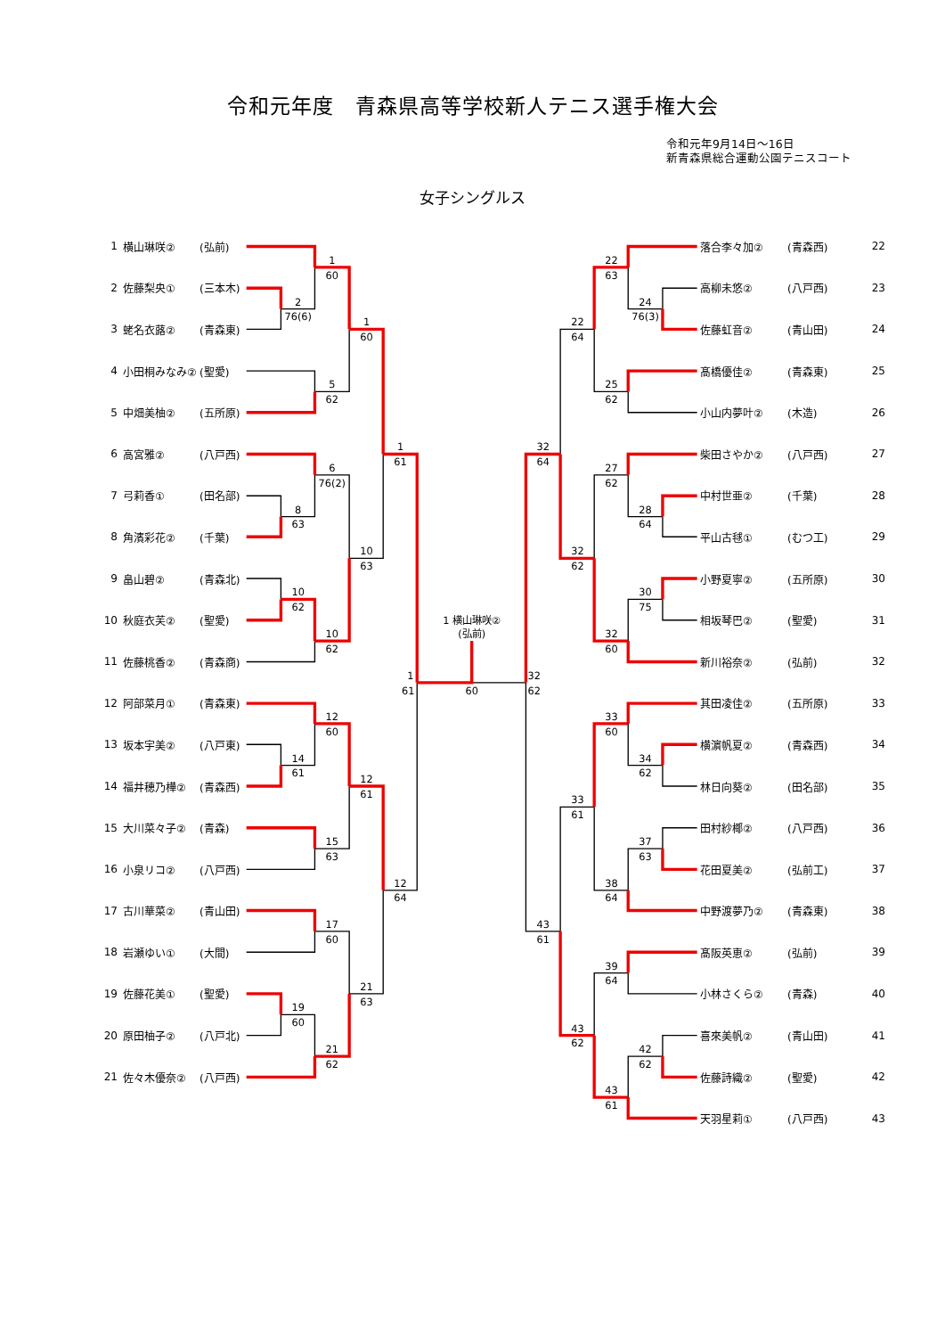令和元年度　青森県高等学校新人テニス選手権大会
令和元年9月14日～16日
新青森県総合運動公園テニスコート
女子シングルス
1 横山琳咲② (弘前)
2 佐藤梨央① (三本木)
3 蛯名衣蕗② (青森東)
4 小田桐みなみ② (聖愛)
5 中畑美柚② (五所原)
6 高宮雅② (八戸西)
7 弓莉香① (田名部)
8 角濱彩花② (千葉)
9 畠山碧② (青森北)
10 秋庭衣芙② (聖愛)
11 佐藤桃香② (青森商)
12 阿部菜月① (青森東)
13 坂本宇美② (八戸東)
14 福井穂乃樺② (青森西)
15 大川菜々子② (青森)
16 小泉リコ② (八戸西)
17 古川華菜② (青山田)
18 岩瀬ゆい① (大間)
19 佐藤花美① (聖愛)
20 原田柚子② (八戸北)
21 佐々木優奈② (八戸西)
2
76(6)
1
60
5
62
1
60
8
63
6
76(2)
10
62
10
62
10
63
1
61
14
61
12
60
15
63
12
61
17
60
19
60
21
62
21
63
12
64
1
61
1 横山琳咲②
(弘前)
60
24
76(3)
22
63
25
62
22
64
28
64
27
62
30
75
32
60
32
62
32
64
34
62
33
60
37
63
38
64
33
61
39
64
42
62
43
61
43
62
43
61
32
62
落合李々加② (青森西) 22
高柳未悠② (八戸西) 23
佐藤虹音② (青山田) 24
髙橋優佳② (青森東) 25
小山内夢叶② (木造) 26
柴田さやか② (八戸西) 27
中村世亜② (千葉) 28
平山古毬① (むつ工) 29
小野夏寧② (五所原) 30
相坂琴巴② (聖愛) 31
新川裕奈② (弘前) 32
其田凌佳② (五所原) 33
横濵帆夏② (青森西) 34
林日向葵② (田名部) 35
田村紗椰② (八戸西) 36
花田夏美② (弘前工) 37
中野渡夢乃② (青森東) 38
髙阪英恵② (弘前) 39
小林さくら② (青森) 40
喜來美帆② (青山田) 41
佐藤詩織② (聖愛) 42
天羽星莉① (八戸西) 43